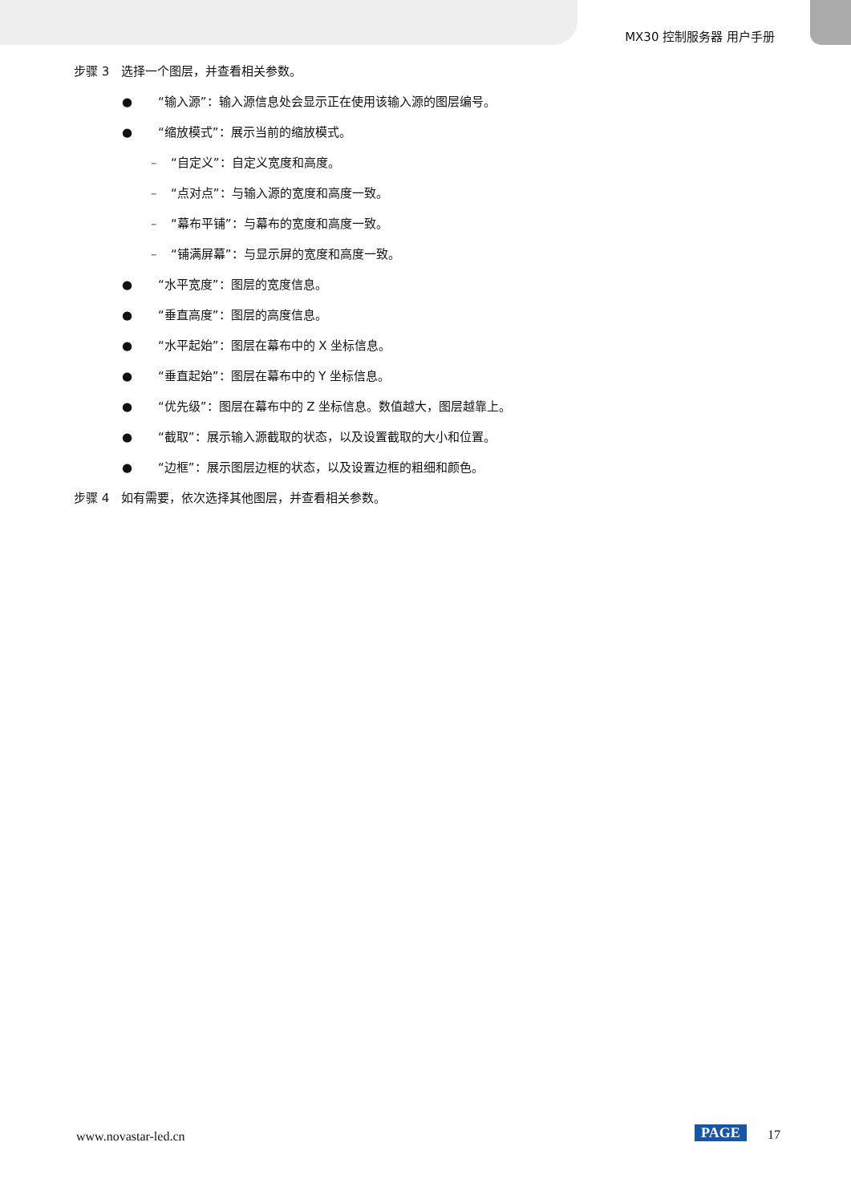MX30 控制服务器 用户手册
步骤 3 选择一个图层，并查看相关参数。
● “输入源”：输入源信息处会显示正在使用该输入源的图层编号。
● “缩放模式”：展示当前的缩放模式。
– “自定义”：自定义宽度和高度。
– “点对点”：与输入源的宽度和高度一致。
– “幕布平铺”：与幕布的宽度和高度一致。
– “铺满屏幕”：与显示屏的宽度和高度一致。
● “水平宽度”：图层的宽度信息。
● “垂直高度”：图层的高度信息。
● “水平起始”：图层在幕布中的 X 坐标信息。
● “垂直起始”：图层在幕布中的 Y 坐标信息。
● “优先级”：图层在幕布中的 Z 坐标信息。数值越大，图层越靠上。
● “截取”：展示输入源截取的状态，以及设置截取的大小和位置。
● “边框”：展示图层边框的状态，以及设置边框的粗细和颜色。
步骤 4 如有需要，依次选择其他图层，并查看相关参数。
www.novastar-led.cn PAGE 17